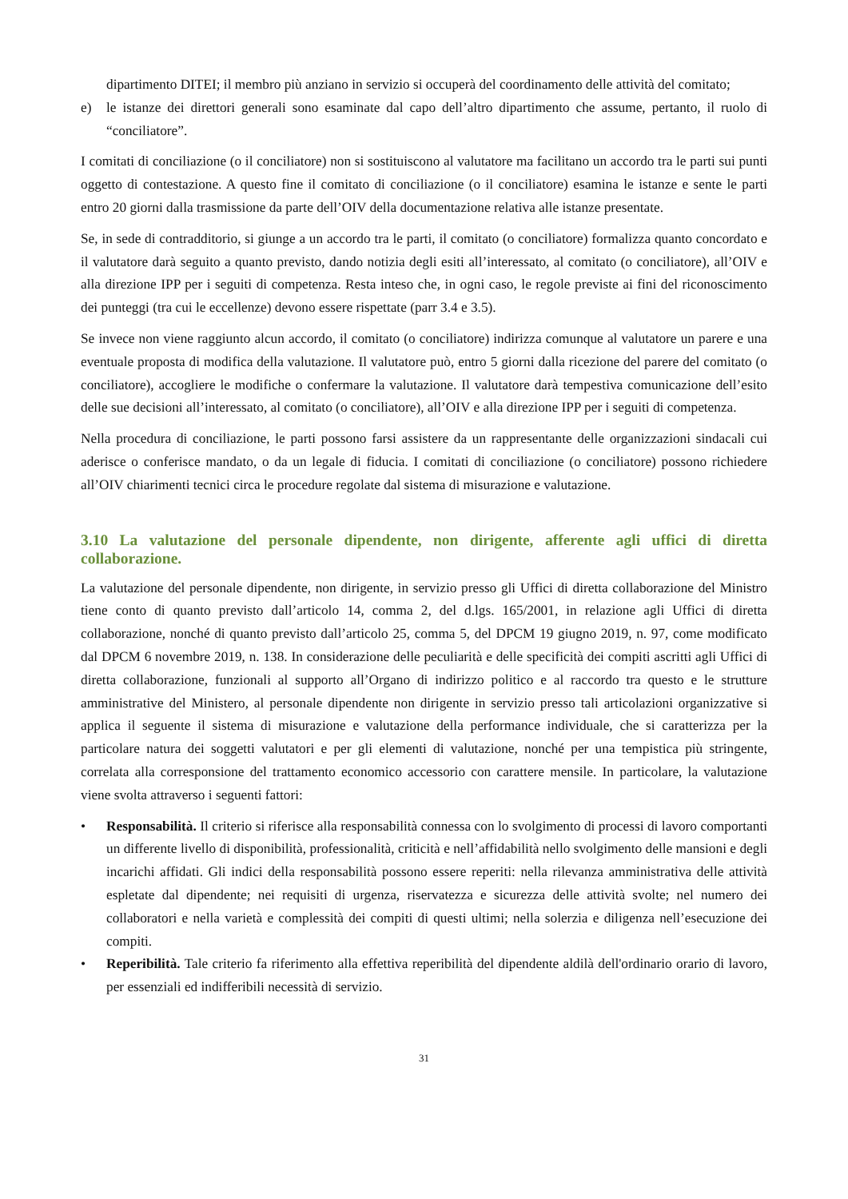dipartimento DITEI; il membro più anziano in servizio si occuperà del coordinamento delle attività del comitato;
e) le istanze dei direttori generali sono esaminate dal capo dell’altro dipartimento che assume, pertanto, il ruolo di “conciliatore”.
I comitati di conciliazione (o il conciliatore) non si sostituiscono al valutatore ma facilitano un accordo tra le parti sui punti oggetto di contestazione. A questo fine il comitato di conciliazione (o il conciliatore) esamina le istanze e sente le parti entro 20 giorni dalla trasmissione da parte dell’OIV della documentazione relativa alle istanze presentate.
Se, in sede di contradditorio, si giunge a un accordo tra le parti, il comitato (o conciliatore) formalizza quanto concordato e il valutatore darà seguito a quanto previsto, dando notizia degli esiti all’interessato, al comitato (o conciliatore), all’OIV e alla direzione IPP per i seguiti di competenza. Resta inteso che, in ogni caso, le regole previste ai fini del riconoscimento dei punteggi (tra cui le eccellenze) devono essere rispettate (parr 3.4 e 3.5).
Se invece non viene raggiunto alcun accordo, il comitato (o conciliatore) indirizza comunque al valutatore un parere e una eventuale proposta di modifica della valutazione. Il valutatore può, entro 5 giorni dalla ricezione del parere del comitato (o conciliatore), accogliere le modifiche o confermare la valutazione. Il valutatore darà tempestiva comunicazione dell’esito delle sue decisioni all’interessato, al comitato (o conciliatore), all’OIV e alla direzione IPP per i seguiti di competenza.
Nella procedura di conciliazione, le parti possono farsi assistere da un rappresentante delle organizzazioni sindacali cui aderisce o conferisce mandato, o da un legale di fiducia. I comitati di conciliazione (o conciliatore) possono richiedere all’OIV chiarimenti tecnici circa le procedure regolate dal sistema di misurazione e valutazione.
3.10 La valutazione del personale dipendente, non dirigente, afferente agli uffici di diretta collaborazione.
La valutazione del personale dipendente, non dirigente, in servizio presso gli Uffici di diretta collaborazione del Ministro tiene conto di quanto previsto dall’articolo 14, comma 2, del d.lgs. 165/2001, in relazione agli Uffici di diretta collaborazione, nonché di quanto previsto dall’articolo 25, comma 5, del DPCM 19 giugno 2019, n. 97, come modificato dal DPCM 6 novembre 2019, n. 138. In considerazione delle peculiarità e delle specificità dei compiti ascritti agli Uffici di diretta collaborazione, funzionali al supporto all’Organo di indirizzo politico e al raccordo tra questo e le strutture amministrative del Ministero, al personale dipendente non dirigente in servizio presso tali articolazioni organizzative si applica il seguente il sistema di misurazione e valutazione della performance individuale, che si caratterizza per la particolare natura dei soggetti valutatori e per gli elementi di valutazione, nonché per una tempistica più stringente, correlata alla corresponsione del trattamento economico accessorio con carattere mensile. In particolare, la valutazione viene svolta attraverso i seguenti fattori:
• Responsabilità. Il criterio si riferisce alla responsabilità connessa con lo svolgimento di processi di lavoro comportanti un differente livello di disponibilità, professionalità, criticità e nell’affidabilità nello svolgimento delle mansioni e degli incarichi affidati. Gli indici della responsabilità possono essere reperiti: nella rilevanza amministrativa delle attività espletate dal dipendente; nei requisiti di urgenza, riservatezza e sicurezza delle attività svolte; nel numero dei collaboratori e nella varietà e complessità dei compiti di questi ultimi; nella solerzia e diligenza nell’esecuzione dei compiti.
• Reperibilità. Tale criterio fa riferimento alla effettiva reperibilità del dipendente aldilà dell'ordinario orario di lavoro, per essenziali ed indifferibili necessità di servizio.
31